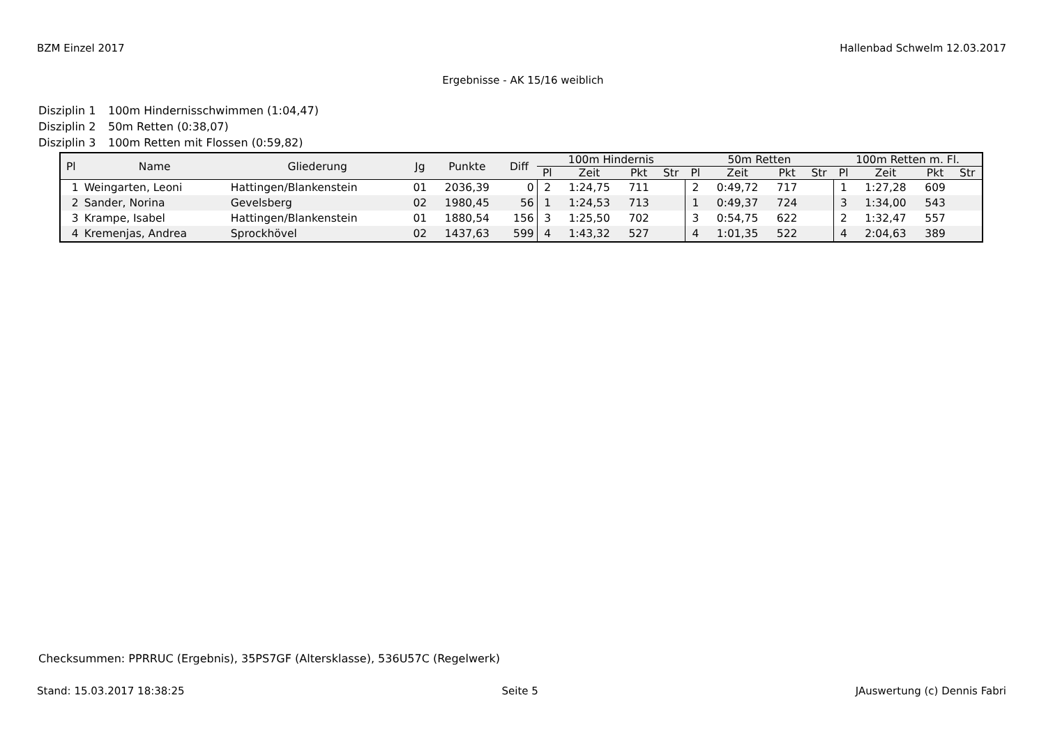BZM Einzel 2017 Hallenbad Schwelm 12.03.2017
Ergebnisse - AK 15/16 weiblich
Disziplin 1 100m Hindernisschwimmen (1:04,47)
Disziplin 2 50m Retten (0:38,07)
Disziplin 3 100m Retten mit Flossen (0:59,82)
| Pl | Name | Gliederung | Jg | Punkte | Diff | 100m Hindernis | | | | 50m Retten | | | | 100m Retten m. Fl. | | | |
| --- | --- | --- | --- | --- | --- | --- | --- | --- | --- | --- | --- | --- | --- | --- | --- | --- | --- |
| | | | | | | Pl | Zeit | Pkt | Str | Pl | Zeit | Pkt | Str | Pl | Zeit | Pkt | Str |
| 1 | Weingarten, Leoni | Hattingen/Blankenstein | 01 | 2036,39 | 0 | 2 | 1:24,75 | 711 | | 2 | 0:49,72 | 717 | | 1 | 1:27,28 | 609 | |
| 2 | Sander, Norina | Gevelsberg | 02 | 1980,45 | 56 | 1 | 1:24,53 | 713 | | 1 | 0:49,37 | 724 | | 3 | 1:34,00 | 543 | |
| 3 | Krampe, Isabel | Hattingen/Blankenstein | 01 | 1880,54 | 156 | 3 | 1:25,50 | 702 | | 3 | 0:54,75 | 622 | | 2 | 1:32,47 | 557 | |
| 4 | Kremenjas, Andrea | Sprockhövel | 02 | 1437,63 | 599 | 4 | 1:43,32 | 527 | | 4 | 1:01,35 | 522 | | 4 | 2:04,63 | 389 | |
Checksummen: PPRRUC (Ergebnis), 35PS7GF (Altersklasse), 536U57C (Regelwerk)
Stand: 15.03.2017 18:38:25 Seite 5 JAuswertung (c) Dennis Fabri